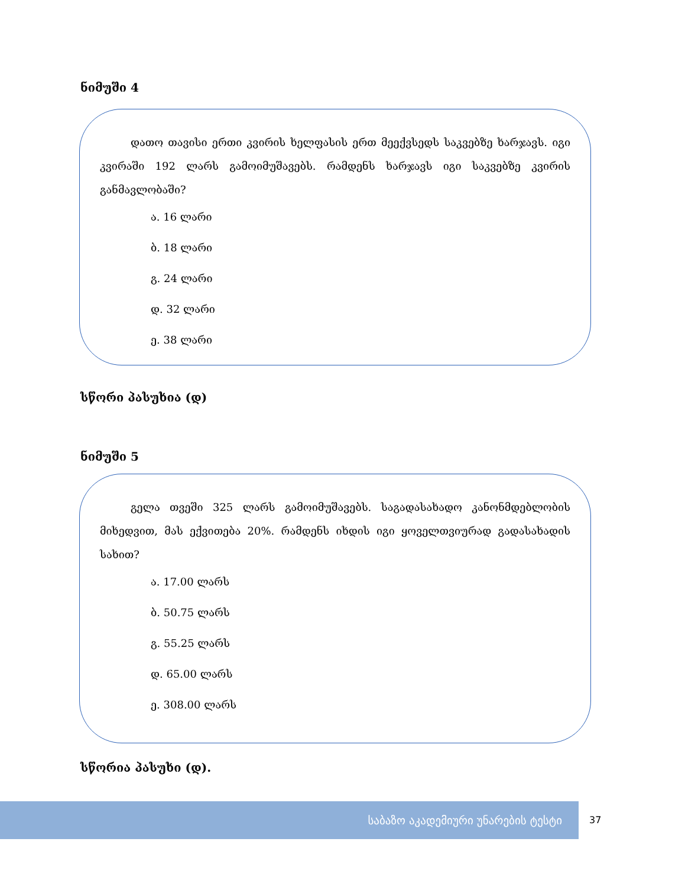ნიმუში 4
დათო თავისი ერთი კვირის ხელფასის ერთ მეექვსედს საკვებზე ხარჯავს. იგი კვირაში 192 ლარს გამოიმუშავებს. რამდენს ხარჯავს იგი საკვებზე კვირის განმავლობაში?
ა. 16 ლარი
ბ. 18 ლარი
გ. 24 ლარი
დ. 32 ლარი
ე. 38 ლარი
სწორი პასუხია (დ)
ნიმუში 5
გელა თვეში 325 ლარს გამოიმუშავებს. საგადასახადო კანონმდებლობის მიხედვით, მას ექვითება 20%. რამდენს იხდის იგი ყოველთვიურად გადასახადის სახით?
ა. 17.00 ლარს
ბ. 50.75 ლარს
გ. 55.25 ლარს
დ. 65.00 ლარს
ე. 308.00 ლარს
სწორია პასუხი (დ).
საბაზო აკადემიური უნარების ტესტი 37